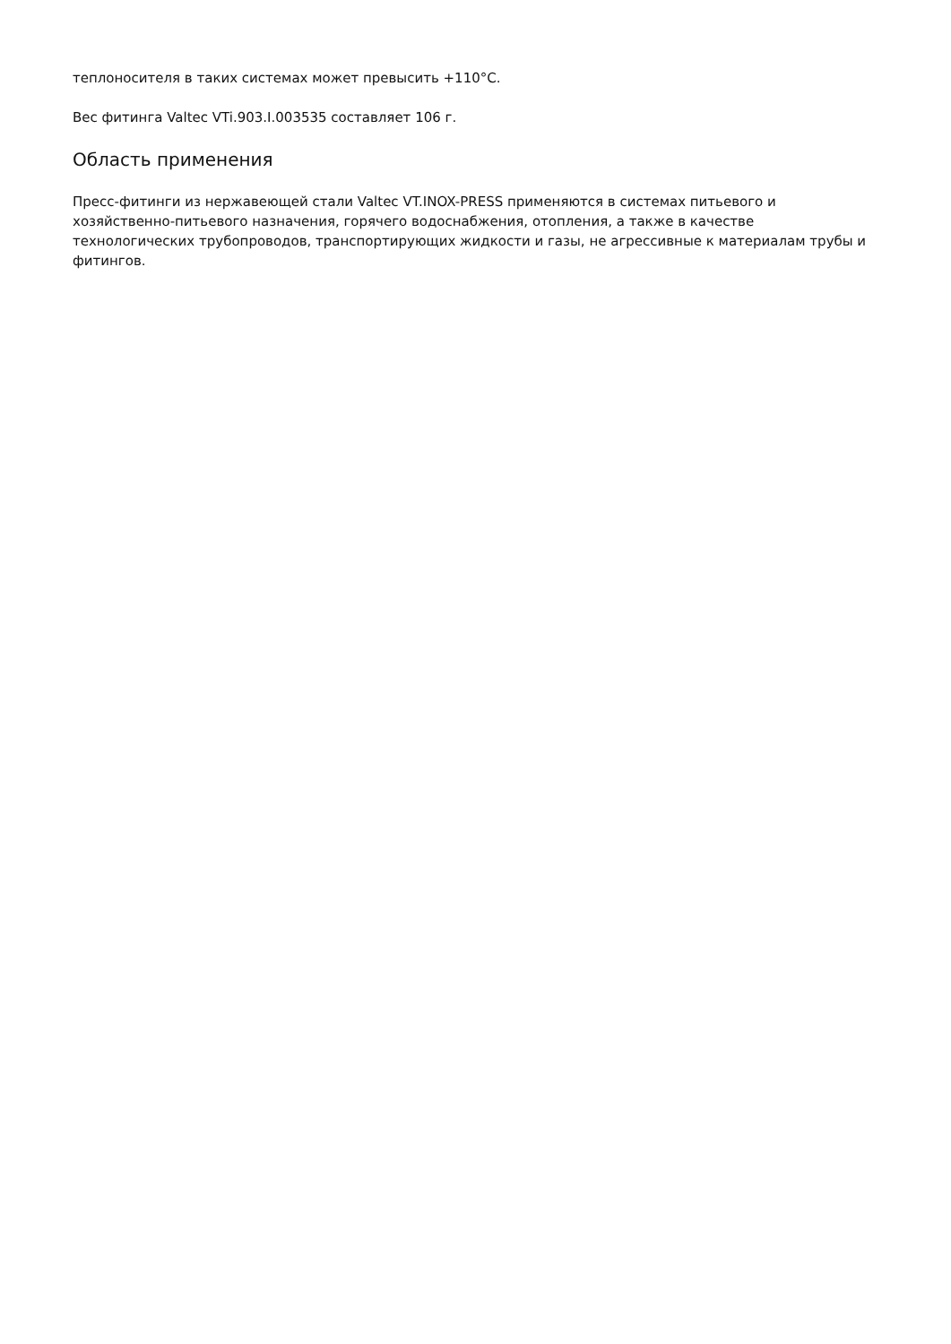теплоносителя в таких системах может превысить +110°C.
Вес фитинга Valtec VTi.903.I.003535 составляет 106 г.
Область применения
Пресс-фитинги из нержавеющей стали Valtec VT.INOX-PRESS применяются в системах питьевого и хозяйственно-питьевого назначения, горячего водоснабжения, отопления, а также в качестве технологических трубопроводов, транспортирующих жидкости и газы, не агрессивные к материалам трубы и фитингов.